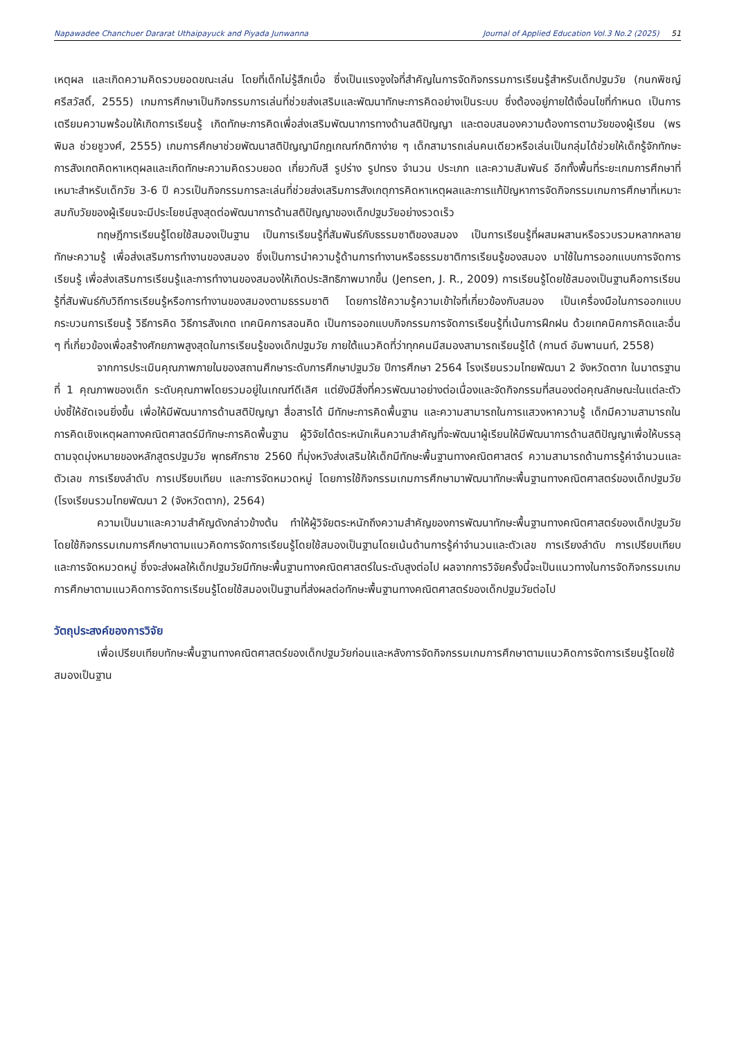Napawadee Chanchuer Dararat Uthaipayuck and Piyada Junwanna Journal of Applied Education Vol.3 No.2 (2025) 51
เหตุผล และเกิดความคิดรวบยอดขณะเล่น โดยที่เด็กไม่รู้สึกเบื่อ ซึ่งเป็นแรงจูงใจที่สำคัญในการจัดกิจกรรมการเรียนรู้สำหรับเด็กปฐมวัย (กนกพิชญ์ ศรีสวัสดิ์, 2555) เกมการศึกษาเป็นกิจกรรมการเล่นที่ช่วยส่งเสริมและพัฒนาทักษะการคิดอย่างเป็นระบบ ซึ่งต้องอยู่ภายใต้เงื่อนไขที่กำหนด เป็นการเตรียมความพร้อมให้เกิดการเรียนรู้ เกิดทักษะการคิดเพื่อส่งเสริมพัฒนาการทางด้านสติปัญญา และตอบสนองความต้องการตามวัยของผู้เรียน (พรพิมล ช่วยชูวงศ์, 2555) เกมการศึกษาช่วยพัฒนาสติปัญญามีกฎเกณฑ์กติกาง่าย ๆ เด็กสามารถเล่นคนเดียวหรือเล่นเป็นกลุ่มได้ช่วยให้เด็กรู้จักทักษะการสังเกตคิดหาเหตุผลและเกิดทักษะความคิดรวบยอด เกี่ยวกับสี รูปร่าง รูปทรง จำนวน ประเภท และความสัมพันธ์ อีกทั้งพื้นที่ระยะเกมการศึกษาที่เหมาะสำหรับเด็กวัย 3-6 ปี ควรเป็นกิจกรรมการละเล่นที่ช่วยส่งเสริมการสังเกตุการคิดหาเหตุผลและการแก้ปัญหาการจัดกิจกรรมเกมการศึกษาที่เหมาะสมกับวัยของผู้เรียนจะมีประโยชน์สูงสุดต่อพัฒนาการด้านสติปัญญาของเด็กปฐมวัยอย่างรวดเร็ว
ทฤษฎีการเรียนรู้โดยใช้สมองเป็นฐาน เป็นการเรียนรู้ที่สัมพันธ์กับธรรมชาติของสมอง เป็นการเรียนรู้ที่ผสมผสานหรือรวบรวมหลากหลายทักษะความรู้ เพื่อส่งเสริมการทำงานของสมอง ซึ่งเป็นการนำความรู้ด้านการทำงานหรือธรรมชาติการเรียนรู้ของสมอง มาใช้ในการออกแบบการจัดการเรียนรู้ เพื่อส่งเสริมการเรียนรู้และการทำงานของสมองให้เกิดประสิทธิภาพมากขึ้น (Jensen, J. R., 2009) การเรียนรู้โดยใช้สมองเป็นฐานคือการเรียนรู้ที่สัมพันธ์กับวิถีการเรียนรู้หรือการทำงานของสมองตามธรรมชาติ โดยการใช้ความรู้ความเข้าใจที่เกี่ยวข้องกับสมอง เป็นเครื่องมือในการออกแบบกระบวนการเรียนรู้ วิธีการคิด วิธีการสังเกต เทคนิคการสอนคิด เป็นการออกแบบกิจกรรมการจัดการเรียนรู้ที่เน้นการฝึกฝน ด้วยเทคนิคการคิดและอื่น ๆ ที่เกี่ยวข้องเพื่อสร้างศักยภาพสูงสุดในการเรียนรู้ของเด็กปฐมวัย ภายใต้แนวคิดที่ว่าทุกคนมีสมองสามารถเรียนรู้ได้ (กานต์ อัมพานนท์, 2558)
จากการประเมินคุณภาพภายในของสถานศึกษาระดับการศึกษาปฐมวัย ปีการศึกษา 2564 โรงเรียนรวมไทยพัฒนา 2 จังหวัดตาก ในมาตรฐานที่ 1 คุณภาพของเด็ก ระดับคุณภาพโดยรวมอยู่ในเกณฑ์ดีเลิศ แต่ยังมีสิ่งที่ควรพัฒนาอย่างต่อเนื่องและจัดกิจกรรมที่สนองต่อคุณลักษณะในแต่ละตัวบ่งชี้ให้ชัดเจนยิ่งขึ้น เพื่อให้มีพัฒนาการด้านสติปัญญา สื่อสารได้ มีทักษะการคิดพื้นฐาน และความสามารถในการแสวงหาความรู้ เด็กมีความสามารถในการคิดเชิงเหตุผลทางคณิตศาสตร์มีทักษะการคิดพื้นฐาน ผู้วิจัยได้ตระหนักเห็นความสำคัญที่จะพัฒนาผู้เรียนให้มีพัฒนาการด้านสติปัญญาเพื่อให้บรรลุตามจุดมุ่งหมายของหลักสูตรปฐมวัย พุทธศักราช 2560 ที่มุ่งหวังส่งเสริมให้เด็กมีทักษะพื้นฐานทางคณิตศาสตร์ ความสามารถด้านการรู้ค่าจำนวนและตัวเลข การเรียงลำดับ การเปรียบเทียบ และการจัดหมวดหมู่ โดยการใช้กิจกรรมเกมการศึกษามาพัฒนาทักษะพื้นฐานทางคณิตศาสตร์ของเด็กปฐมวัย (โรงเรียนรวมไทยพัฒนา 2 (จังหวัดตาก), 2564)
ความเป็นมาและความสำคัญดังกล่าวข้างต้น ทำให้ผู้วิจัยตระหนักถึงความสำคัญของการพัฒนาทักษะพื้นฐานทางคณิตศาสตร์ของเด็กปฐมวัย โดยใช้กิจกรรมเกมการศึกษาตามแนวคิดการจัดการเรียนรู้โดยใช้สมองเป็นฐานโดยเน้นด้านการรู้ค่าจำนวนและตัวเลข การเรียงลำดับ การเปรียบเทียบ และการจัดหมวดหมู่ ซึ่งจะส่งผลให้เด็กปฐมวัยมีทักษะพื้นฐานทางคณิตศาสตร์ในระดับสูงต่อไป ผลจากการวิจัยครั้งนี้จะเป็นแนวทางในการจัดกิจกรรมเกมการศึกษาตามแนวคิดการจัดการเรียนรู้โดยใช้สมองเป็นฐานที่ส่งผลต่อทักษะพื้นฐานทางคณิตศาสตร์ของเด็กปฐมวัยต่อไป
วัตถุประสงค์ของการวิจัย
เพื่อเปรียบเทียบทักษะพื้นฐานทางคณิตศาสตร์ของเด็กปฐมวัยก่อนและหลังการจัดกิจกรรมเกมการศึกษาตามแนวคิดการจัดการเรียนรู้โดยใช้สมองเป็นฐาน